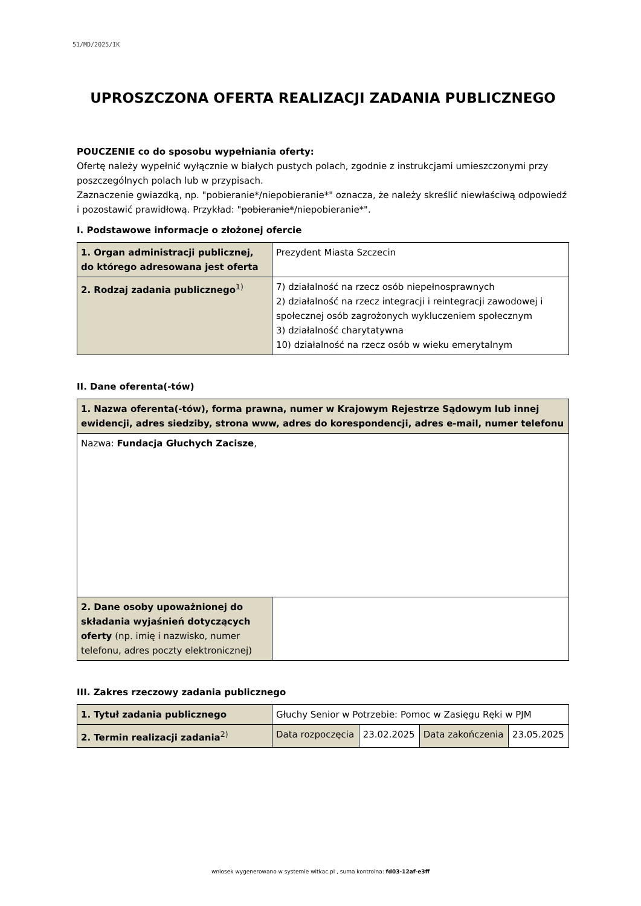51/MD/2025/IK
UPROSZCZONA OFERTA REALIZACJI ZADANIA PUBLICZNEGO
POUCZENIE co do sposobu wypełniania oferty:
Ofertę należy wypełnić wyłącznie w białych pustych polach, zgodnie z instrukcjami umieszczonymi przy poszczególnych polach lub w przypisach.
Zaznaczenie gwiazdką, np. "pobieranie*/niepobieranie*" oznacza, że należy skreślić niewłaściwą odpowiedź i pozostawić prawidłową. Przykład: "pobieranie*/niepobieranie*".
I. Podstawowe informacje o złożonej ofercie
| 1. Organ administracji publicznej, do którego adresowana jest oferta | Prezydent Miasta Szczecin |
| 2. Rodzaj zadania publicznego<sup>1)</sup> | 7) działalność na rzecz osób niepełnosprawnych 2) działalność na rzecz integracji i reintegracji zawodowej i społecznej osób zagrożonych wykluczeniem społecznym 3) działalność charytatywna 10) działalność na rzecz osób w wieku emerytalnym |
II. Dane oferenta(-tów)
| 1. Nazwa oferenta(-tów), forma prawna, numer w Krajowym Rejestrze Sądowym lub innej ewidencji, adres siedziby, strona www, adres do korespondencji, adres e-mail, numer telefonu | |
| Nazwa: Fundacja Głuchych Zacisze , | |
| 2. Dane osoby upoważnionej do składania wyjaśnień dotyczących oferty (np. imię i nazwisko, numer telefonu, adres poczty elektronicznej) | |
III. Zakres rzeczowy zadania publicznego
| 1. Tytuł zadania publicznego | Głuchy Senior w Potrzebie: Pomoc w Zasięgu Ręki w PJM | | | |
| 2. Termin realizacji zadania<sup>2)</sup> | Data rozpoczęcia | 23.02.2025 | Data zakończenia | 23.05.2025 |
wniosek wygenerowano w systemie witkac.pl , suma kontrolna: fd03-12af-e3ff